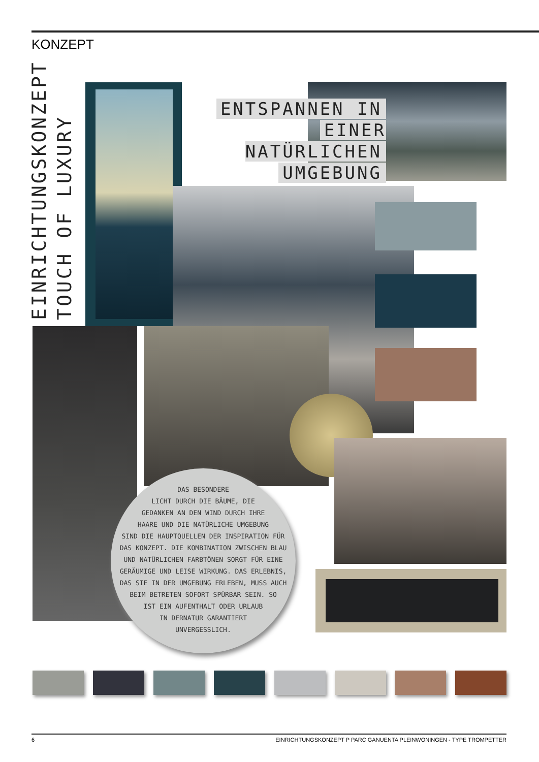KONZEPT
EINRICHTUNGSKONZEPT
TOUCH OF LUXURY
ENTSPANNEN IN
EINER NATÜRLICHEN
UMGEBUNG
DAS BESONDERE
LICHT DURCH DIE BÄUME, DIE
GEDANKEN AN DEN WIND DURCH IHRE
HAARE UND DIE NATÜRLICHE UMGEBUNG
SIND DIE HAUPTQUELLEN DER INSPIRATION FÜR
DAS KONZEPT. DIE KOMBINATION ZWISCHEN BLAU
UND NATÜRLICHEN FARBTÖNEN SORGT FÜR EINE
GERÄUMIGE UND LEISE WIRKUNG. DAS ERLEBNIS,
DAS SIE IN DER UMGEBUNG ERLEBEN, MUSS AUCH
BEIM BETRETEN SOFORT SPÜRBAR SEIN. SO
IST EIN AUFENTHALT ODER URLAUB
IN DERNATUR GARANTIERT
UNVERGESSLICH.
6 EINRICHTUNGSKONZEPT P PARC GANUENTA PLEINWONINGEN - TYPE TROMPETTER